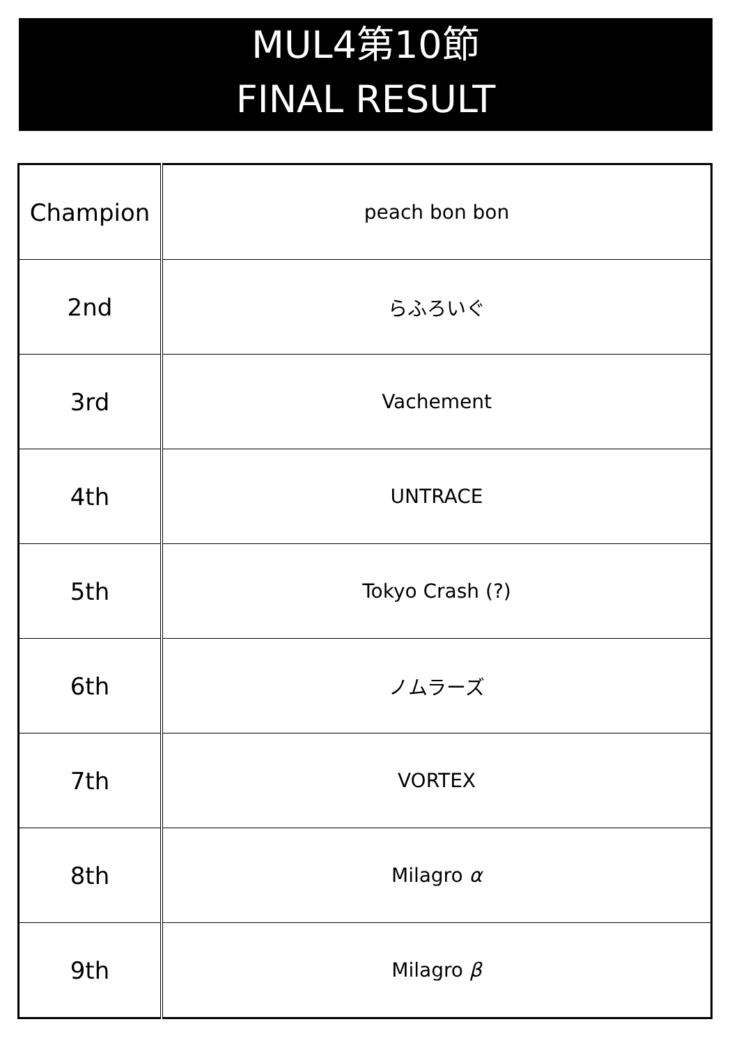MUL4第10節
FINAL RESULT
| Champion | peach bon bon |
| 2nd | らふろいぐ |
| 3rd | Vachement |
| 4th | UNTRACE |
| 5th | Tokyo Crash (?) |
| 6th | ノムラーズ |
| 7th | VORTEX |
| 8th | Milagro α |
| 9th | Milagro β |